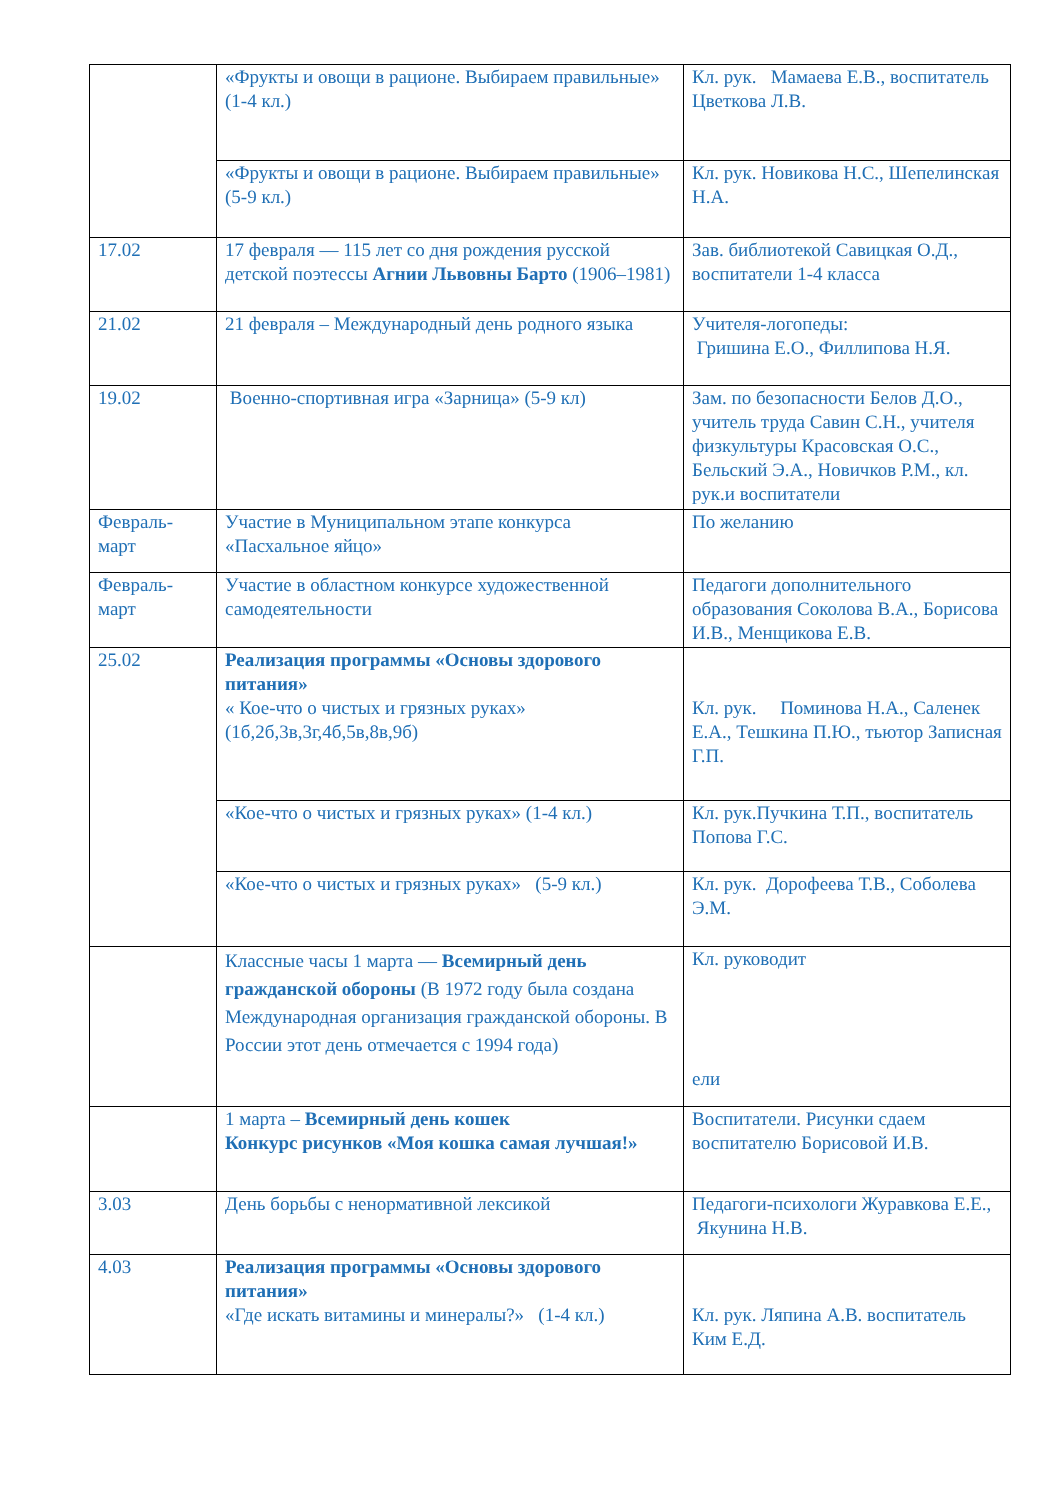| | «Фрукты и овощи в рационе. Выбираем правильные» (1-4 кл.) | Кл. рук. Мамаева Е.В., воспитатель Цветкова Л.В. |
| | «Фрукты и овощи в рационе. Выбираем правильные» (5-9 кл.) | Кл. рук. Новикова Н.С., Шепелинская Н.А. |
| 17.02 | 17 февраля — 115 лет со дня рождения русской детской поэтессы Агнии Львовны Барто (1906–1981) | Зав. библиотекой Савицкая О.Д., воспитатели 1-4 класса |
| 21.02 | 21 февраля – Международный день родного языка | Учителя-логопеды: Гришина Е.О., Филлипова Н.Я. |
| 19.02 | Военно-спортивная игра «Зарница» (5-9 кл) | Зам. по безопасности Белов Д.О., учитель труда Савин С.Н., учителя физкультуры Красовская О.С., Бельский Э.А., Новичков Р.М., кл. рук.и воспитатели |
| Февраль-март | Участие в Муниципальном этапе конкурса «Пасхальное яйцо» | По желанию |
| Февраль-март | Участие в областном конкурсе художественной самодеятельности | Педагоги дополнительного образования Соколова В.А., Борисова И.В., Менщикова Е.В. |
| 25.02 | Реализация программы «Основы здорового питания» « Кое-что о чистых и грязных руках» (1б,2б,3в,3г,4б,5в,8в,9б) | Кл. рук. Поминова Н.А., Саленек Е.А., Тешкина П.Ю., тьютор Записная Г.П. |
| | «Кое-что о чистых и грязных руках» (1-4 кл.) | Кл. рук.Пучкина Т.П., воспитатель Попова Г.С. |
| | «Кое-что о чистых и грязных руках» (5-9 кл.) | Кл. рук. Дорофеева Т.В., Соболева Э.М. |
| | Классные часы 1 марта — Всемирный день гражданской обороны (В 1972 году была создана Международная организация гражданской обороны. В России этот день отмечается с 1994 года) | Кл. руководит ели |
| | 1 марта – Всемирный день кошек Конкурс рисунков «Моя кошка самая лучшая!» | Воспитатели. Рисунки сдаем воспитателю Борисовой И.В. |
| 3.03 | День борьбы с ненормативной лексикой | Педагоги-психологи Журавкова Е.Е., Якунина Н.В. |
| 4.03 | Реализация программы «Основы здорового питания» «Где искать витамины и минералы?» (1-4 кл.) | Кл. рук. Ляпина А.В. воспитатель Ким Е.Д. |